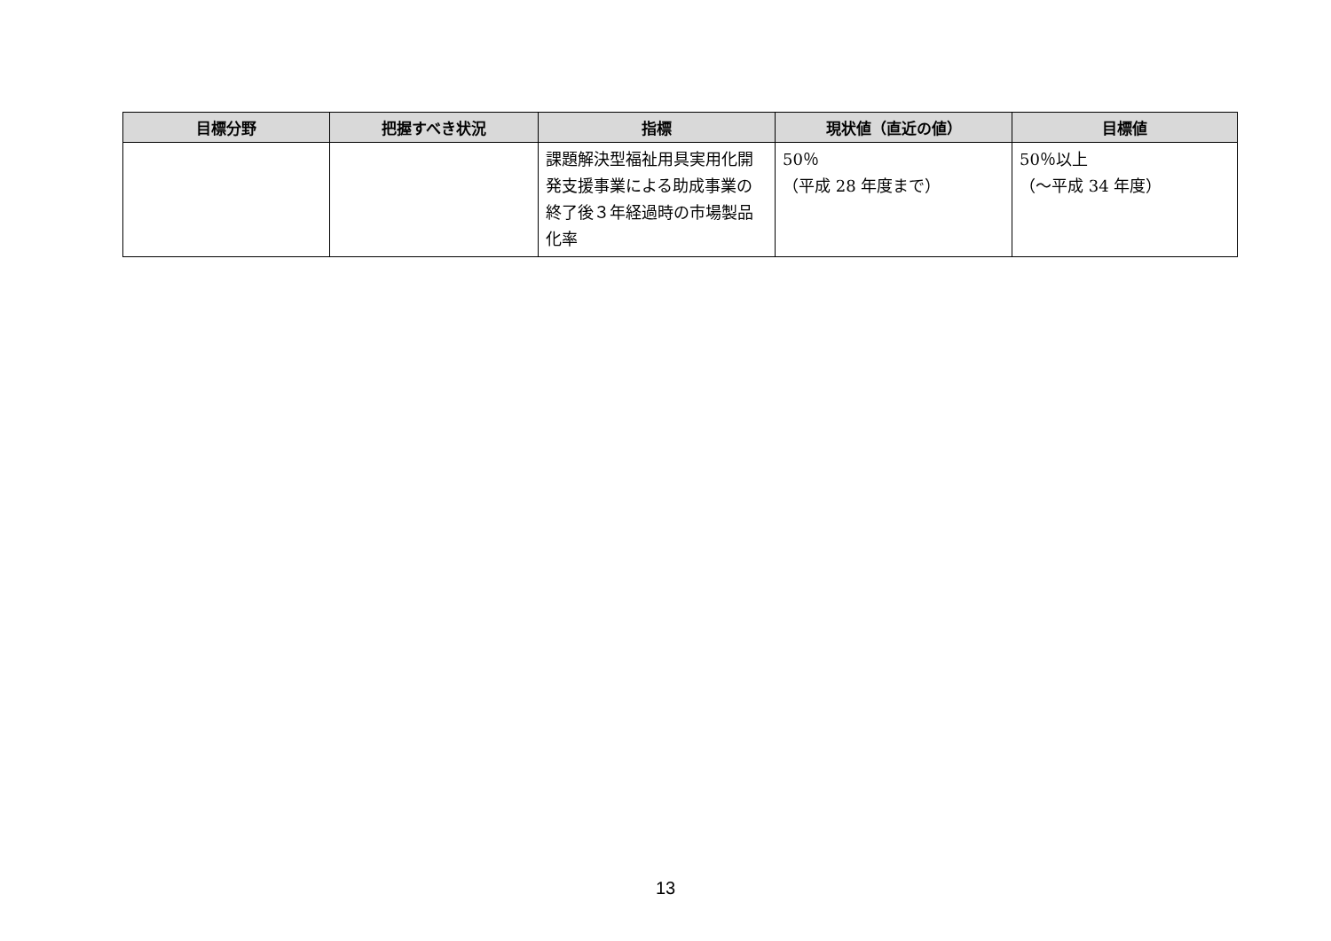| 目標分野 | 把握すべき状況 | 指標 | 現状値（直近の値） | 目標値 |
| --- | --- | --- | --- | --- |
| | | 課題解決型福祉用具実用化開発支援事業による助成事業の終了後３年経過時の市場製品化率 | 50％ （平成 28 年度まで） | 50％以上 （～平成 34 年度） |
13